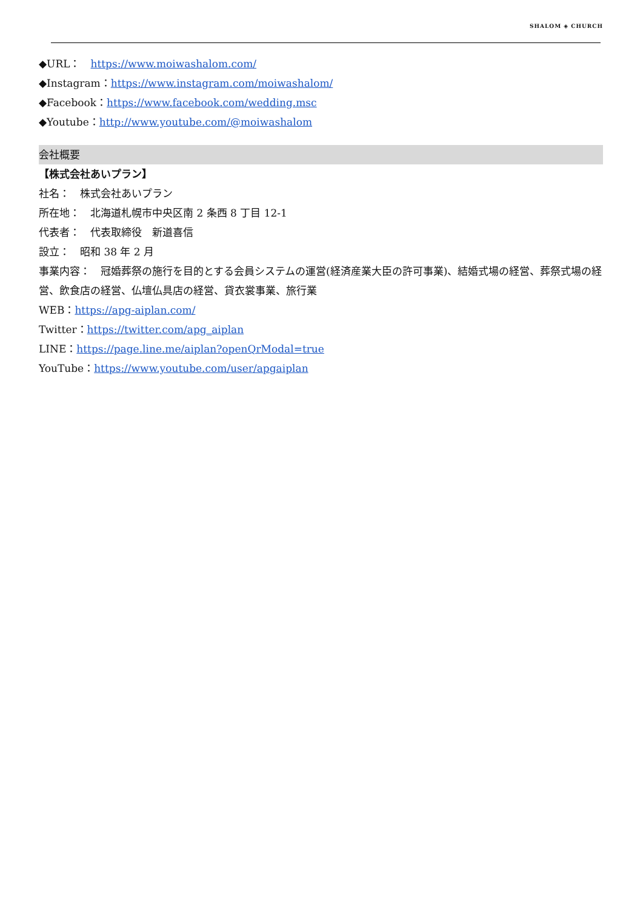SHALOM ◈ CHURCH
◆URL：　https://www.moiwashalom.com/
◆Instagram：https://www.instagram.com/moiwashalom/
◆Facebook：https://www.facebook.com/wedding.msc
◆Youtube：http://www.youtube.com/@moiwashalom
会社概要
【株式会社あいプラン】
社名：　株式会社あいプラン
所在地：　北海道札幌市中央区南 2 条西 8 丁目 12-1
代表者：　代表取締役　新道喜信
設立：　昭和 38 年 2 月
事業内容：　冠婚葬祭の施行を目的とする会員システムの運営(経済産業大臣の許可事業)、結婚式場の経営、葬祭式場の経営、飲食店の経営、仏壇仏具店の経営、貸衣裳事業、旅行業
WEB：https://apg-aiplan.com/
Twitter：https://twitter.com/apg_aiplan
LINE：https://page.line.me/aiplan?openQrModal=true
YouTube：https://www.youtube.com/user/apgaiplan